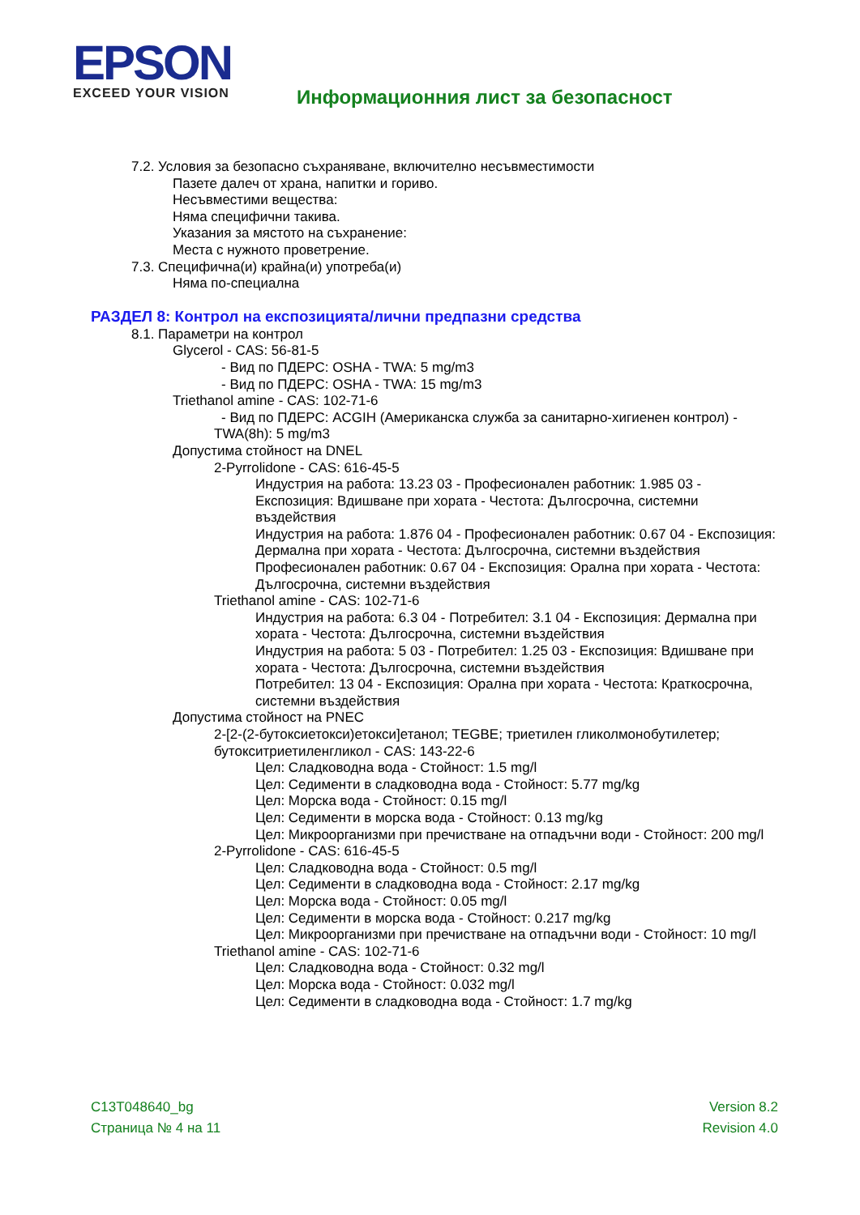EPSON
EXCEED YOUR VISION
Информационния лист за безопасност
7.2. Условия за безопасно съхраняване, включително несъвместимости
Пазете далеч от храна, напитки и гориво.
Несъвместими вещества:
Няма специфични такива.
Указания за мястото на съхранение:
Места с нужното проветрение.
7.3. Специфична(и) крайна(и) употреба(и)
Няма по-специална
РАЗДЕЛ 8: Контрол на експозицията/лични предпазни средства
8.1. Параметри на контрол
Glycerol - CAS: 56-81-5
- Вид по ПДЕРС: OSHA - TWA: 5 mg/m3
- Вид по ПДЕРС: OSHA - TWA: 15 mg/m3
Triethanol amine - CAS: 102-71-6
- Вид по ПДЕРС: ACGIH (Американска служба за санитарно-хигиенен контрол) -
TWA(8h): 5 mg/m3
Допустима стойност на DNEL
2-Pyrrolidone - CAS: 616-45-5
Индустрия на работа: 13.23 03 - Професионален работник: 1.985 03 - Експозиция: Вдишване при хората - Честота: Дългосрочна, системни въздействия
Индустрия на работа: 1.876 04 - Професионален работник: 0.67 04 - Експозиция: Дермална при хората - Честота: Дългосрочна, системни въздействия
Професионален работник: 0.67 04 - Експозиция: Орална при хората - Честота: Дългосрочна, системни въздействия
Triethanol amine - CAS: 102-71-6
Индустрия на работа: 6.3 04 - Потребител: 3.1 04 - Експозиция: Дермална при хората - Честота: Дългосрочна, системни въздействия
Индустрия на работа: 5 03 - Потребител: 1.25 03 - Експозиция: Вдишване при хората - Честота: Дългосрочна, системни въздействия
Потребител: 13 04 - Експозиция: Орална при хората - Честота: Краткосрочна, системни въздействия
Допустима стойност на PNEC
2-[2-(2-бутоксиетокси)етокси]етанол; TEGBE; триетилен гликолмонобутилетер; бутокситриетиленгликол - CAS: 143-22-6
Цел: Сладководна вода - Стойност: 1.5 mg/l
Цел: Седименти в сладководна вода - Стойност: 5.77 mg/kg
Цел: Морска вода - Стойност: 0.15 mg/l
Цел: Седименти в морска вода - Стойност: 0.13 mg/kg
Цел: Микроорганизми при пречистване на отпадъчни води - Стойност: 200 mg/l
2-Pyrrolidone - CAS: 616-45-5
Цел: Сладководна вода - Стойност: 0.5 mg/l
Цел: Седименти в сладководна вода - Стойност: 2.17 mg/kg
Цел: Морска вода - Стойност: 0.05 mg/l
Цел: Седименти в морска вода - Стойност: 0.217 mg/kg
Цел: Микроорганизми при пречистване на отпадъчни води - Стойност: 10 mg/l
Triethanol amine - CAS: 102-71-6
Цел: Сладководна вода - Стойност: 0.32 mg/l
Цел: Морска вода - Стойност: 0.032 mg/l
Цел: Седименти в сладководна вода - Стойност: 1.7 mg/kg
C13T048640_bg
Страница № 4 на 11
Version 8.2
Revision 4.0